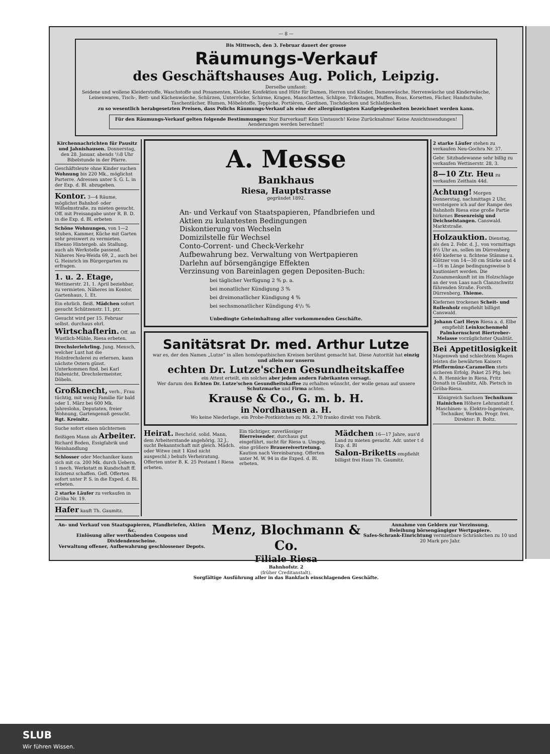— 8 —
Bis Mittwoch, den 3. Februar dauert der grosse
Räumungs-Verkauf
des Geschäftshauses Aug. Polich, Leipzig.
Derselbe umfasst:
Seidene und wollene Kleiderstoffe, Waschstoffe und Posamenten, Kleider, Konfektion und Hüte für Damen, Herren und Kinder, Damenwäsche, Herrenwäsche und Kinderwäsche, Leinenwaren, Tisch-, Bett- und Küchenwäsche, Schürzen, Unterröcke, Schirme, Kragen, Manschetten, Schlipse, Trikotagen, Muffen, Boas, Korsetten, Fächer, Handschuhe, Taschentücher, Blumen, Möbelstoffe, Teppiche, Portièren, Gardinen, Tischdecken und Schlafdecken
zu so wesentlich herabgesetzten Preisen, dass Polichs Räumungs-Verkauf als eine der allergünstigsten Kaufgelegenheiten bezeichnet werden kann.
Für den Räumungs-Verkauf gelten folgende Bestimmungen: Nur Barverkauf! Kein Umtausch! Keine Zurücknahme! Keine Ansichtssendungen! Aenderungen werden berechnet!
Kirchennachrichten für Pausitz und Jahnishausen. Donnerstag, den 28. Januar, abends ¹/₂8 Uhr Bibelstunde in der Pfarre.
Geschäftsleute ohne Kinder suchen Wohnung bis 220 Mk., möglichst Parterre. Adressen unter S. G. L. in der Exp. d. Bl. abzugeben.
Kontor. 3—4 Räume, möglichst Bahnhof- oder Wilhelmstraße, zu mieten gesucht. Off. mit Preisangabe unter R. B. D. in die Exp. d. Bl. erbeten
Schöne Wohnungen, von 1—2 Stuben, Kammer, Küche mit Garten sehr preiswert zu vermieten. Ebenso Hintergeb. als Stallung, auch als Werkstelle passend. Näheres Neu-Weida 69, 2., auch bei G. Heinrich im Bürgergarten zu erfragen.
1. u. 2. Etage, Wettinerstr. 21, 1. April beziehbar, zu vermieten. Näheres im Kontor, Gartenhaus, 1. Et.
Ein ehrlich. fleiß. Mädchen sofort gesucht Schützenstr. 11, ptr.
Gesucht wird per 15. Februar selbst. durchaus ehrl. Wirtschafterin. Off. an Wustlich-Mühle, Riesa erbeten.
Drechslerlehrling. Jung. Mensch, welcher Lust hat die Holzdrechslerei zu erlernen, kann nächste Ostern günst. Unterkommen find. bei Karl Habenicht, Drechslermeister, Döbeln.
Großknecht, verh., Frau tüchtig, mit wenig Familie für bald oder 1. März bei 600 Mk. Jahreslohn, Deputaten, freier Wohnung, Gartengenuß gesucht. Rgt. Kreinitz.
Suche sofort einen nüchternen fleißigen Mann als Arbeiter. Richard Boden, Essigfabrik und Weinhandlung
Schlosser oder Mechaniker kann sich mit ca. 200 Mk. durch Uebern. 1 mech. Werkstatt m Kundschaft ff. Existenz schaffen. Gefl. Offerten sofort unter P. S. in die Exped. d. Bl. erbeten.
2 starke Läufer zu verkaufen in Gröba Nr. 19.
Hafer kauft Th. Gaumitz.
A. Messe
Bankhaus
Riesa, Hauptstrasse
gegründet 1892.
An- und Verkauf von Staatspapieren, Pfandbriefen und Aktien zu kulantesten Bedingungen
Diskontierung von Wechseln
Domizilstelle für Wechsel
Conto-Corrent- und Check-Verkehr
Aufbewahrung bez. Verwaltung von Wertpapieren
Darlehn auf börsengängige Effekten
Verzinsung von Bareinlagen gegen Depositen-Buch:
bei täglicher Verfügung 2 % p. a.
bei monatlicher Kündigung 3 %
bei dreimonatlicher Kündigung 4 %
bei sechsmonatlicher Kündigung 4¹/₂ %
Unbedingte Geheimhaltung aller vorkommenden Geschäfte.
Sanitätsrat Dr. med. Arthur Lutze
war es, der den Namen „Lutze“ in allen homöopathischen Kreisen berühmt gemacht hat. Diese Autorität hat einzig und allein nur unserm
echten Dr. Lutze'schen Gesundheitskaffee
ein Attest erteilt, ein solches aber jedem andern Fabrikanten versagt.
Wer darum den Echten Dr. Lutze'schen Gesundheitskaffee zu erhalten wünscht, der wolle genau auf unsere Schutzmarke und Firma achten.
Krause & Co., G. m. b. H.
in Nordhausen a. H.
Wo keine Niederlage, ein Probe-Postkistchen zu Mk. 2.70 franko direkt von Fabrik.
Heirat. Beschείd. solid. Mann, dem Arbeiterstande angehörig, 32 J., sucht Bekanntschaft mit gleich. Mädch. oder Witwe (mit 1 Kind nicht ausgeschl.) behufs Verheiratung. Offerten unter B. K. 25 Postamt I Riesa erbeten.
Ein tüchtiger, zuverlässiger Bierreisender, durchaus gut eingeführt, sucht für Riesa u. Umgeg. eine größere Brauereivertretung. Kaution nach Vereinbarung. Offerten unter M. W. 94 in die Exped. d. Bl. erbeten.
Mädchen 16—17 Jahre, aus'd Land zu mieten gesucht. Adr. unter t d Exp. d. Bl
Salon-Briketts empfiehlt billigst frei Haus Th. Gaumitz.
2 starke Läufer stehen zu verkaufen Neu-Gochra Nr. 37.
Gebr. Sitzbadewanne sehr billig zu verkaufen Wettinerstr. 28, 3.
8—10 Ztr. Heu zu verkaufen Zeithain 44d.
Achtung! Morgen Donnerstag, nachmittags 2 Uhr, versteigere ich auf der Rampe des Bahnhofs Riesa eine große Partie birkenes Besenreisig und Deichselstangen. Canswald. Marktstraße.
Holzauktion. Dienstag, als den 2. Febr. d. J., von vormittags 9½ Uhr an, sollen im Dürrenberg 460 kieferne u. fichtene Stämme u. Klötzer von 14—30 cm Stärke und 4—16 m Länge bedingungsweise b kautioniert werden. Die Zusammenkunft ist im Holzschlage an der von Laas nach Clanzschwitz führenden Straße. Forsth. Dürrenberg. Thieme.
Kiefernes trockenes Scheit- und Rollenholz empfiehlt billigst Canswald.
Johann Carl Heyn Riesa a. d. Elbe
empfiehlt Leinkuchenmehl Palmkernschrot Biertreber-Melasse vorzüglichster Qualität.
Bei Appetitlosigkeit Magenweh und schlechtem Magen leisten die bewährten Kaisers Pfeffermünz-Caramellen stets sicheren Erfolg. Paket 25 Pfg. bei: A. B. Hennicke in Riesa, Fritz Donath in Glaubitz, Alb. Pietsch in Gröba-Riesa.
Königreich Sachsen Technikum Hainichen Höhere Lehranstalt f. Maschinen- u. Elektro-Ingenieure, Techniker, Werkm. Progr. frei. Direktor: B. Boltz.
An- und Verkauf von Staatspapieren, Pfandbriefen, Aktien &c.
Einlösung aller werthabenden Coupons und Dividendenscheine.
Verwaltung offener, Aufbewahrung geschlossener Depots.
Menz, Blochmann & Co.
Filiale Riesa
Bahnhofstr. 2
(früher Creditanstalt).
Annahme von Geldern zur Verzinsung.
Beleihung börsengängiger Wertpapiere.
Safes-Schrank-Einrichtung vermietbare Schränkchen zu 10 und 20 Mark pro Jahr.
Sorgfältige Ausführung aller in das Bankfach einschlagenden Geschäfte.
SLUB
Wir führen Wissen.